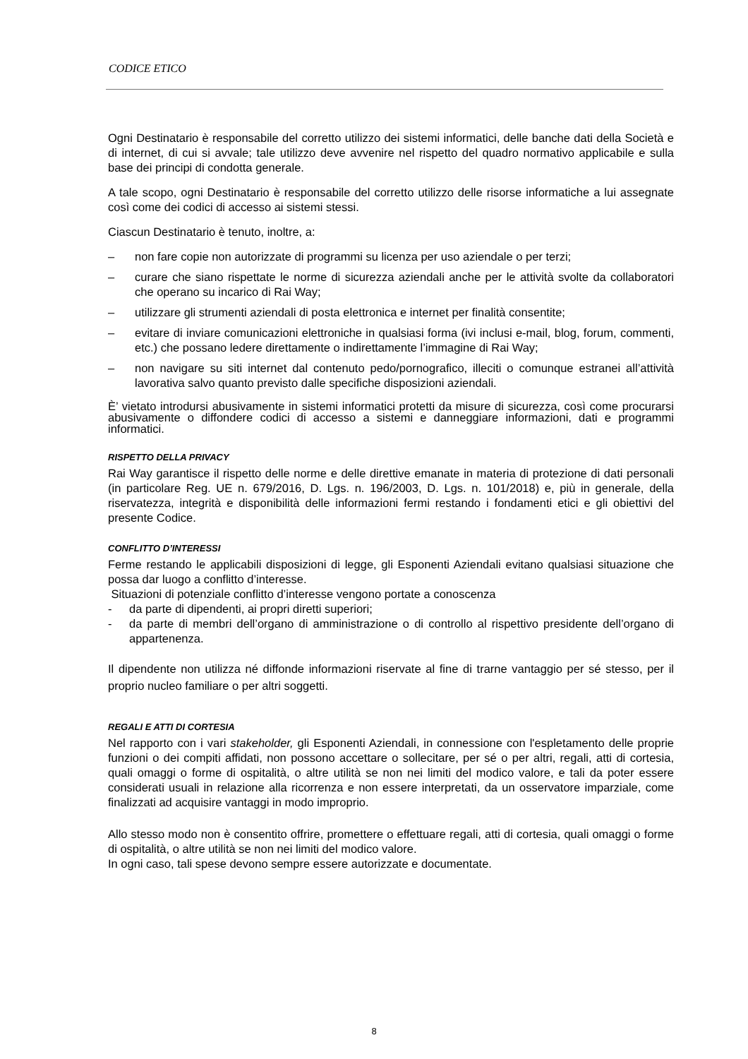CODICE ETICO
Ogni Destinatario è responsabile del corretto utilizzo dei sistemi informatici, delle banche dati della Società e di internet, di cui si avvale; tale utilizzo deve avvenire nel rispetto del quadro normativo applicabile e sulla base dei principi di condotta generale.
A tale scopo, ogni Destinatario è responsabile del corretto utilizzo delle risorse informatiche a lui assegnate così come dei codici di accesso ai sistemi stessi.
Ciascun Destinatario è tenuto, inoltre, a:
– non fare copie non autorizzate di programmi su licenza per uso aziendale o per terzi;
– curare che siano rispettate le norme di sicurezza aziendali anche per le attività svolte da collaboratori che operano su incarico di Rai Way;
– utilizzare gli strumenti aziendali di posta elettronica e internet per finalità consentite;
– evitare di inviare comunicazioni elettroniche in qualsiasi forma (ivi inclusi e-mail, blog, forum, commenti, etc.) che possano ledere direttamente o indirettamente l’immagine di Rai Way;
– non navigare su siti internet dal contenuto pedo/pornografico, illeciti o comunque estranei all’attività lavorativa salvo quanto previsto dalle specifiche disposizioni aziendali.
È’ vietato introdursi abusivamente in sistemi informatici protetti da misure di sicurezza, così come procurarsi abusivamente o diffondere codici di accesso a sistemi e danneggiare informazioni, dati e programmi informatici.
RISPETTO DELLA PRIVACY
Rai Way garantisce il rispetto delle norme e delle direttive emanate in materia di protezione di dati personali (in particolare Reg. UE n. 679/2016, D. Lgs. n. 196/2003, D. Lgs. n. 101/2018) e, più in generale, della riservatezza, integrità e disponibilità delle informazioni fermi restando i fondamenti etici e gli obiettivi del presente Codice.
CONFLITTO D’INTERESSI
Ferme restando le applicabili disposizioni di legge, gli Esponenti Aziendali evitano qualsiasi situazione che possa dar luogo a conflitto d’interesse.
Situazioni di potenziale conflitto d’interesse vengono portate a conoscenza
- da parte di dipendenti, ai propri diretti superiori;
- da parte di membri dell’organo di amministrazione o di controllo al rispettivo presidente dell’organo di appartenenza.
Il dipendente non utilizza né diffonde informazioni riservate al fine di trarne vantaggio per sé stesso, per il proprio nucleo familiare o per altri soggetti.
REGALI E ATTI DI CORTESIA
Nel rapporto con i vari stakeholder, gli Esponenti Aziendali, in connessione con l'espletamento delle proprie funzioni o dei compiti affidati, non possono accettare o sollecitare, per sé o per altri, regali, atti di cortesia, quali omaggi o forme di ospitalità, o altre utilità se non nei limiti del modico valore, e tali da poter essere considerati usuali in relazione alla ricorrenza e non essere interpretati, da un osservatore imparziale, come finalizzati ad acquisire vantaggi in modo improprio.
Allo stesso modo non è consentito offrire, promettere o effettuare regali, atti di cortesia, quali omaggi o forme di ospitalità, o altre utilità se non nei limiti del modico valore.
In ogni caso, tali spese devono sempre essere autorizzate e documentate.
8